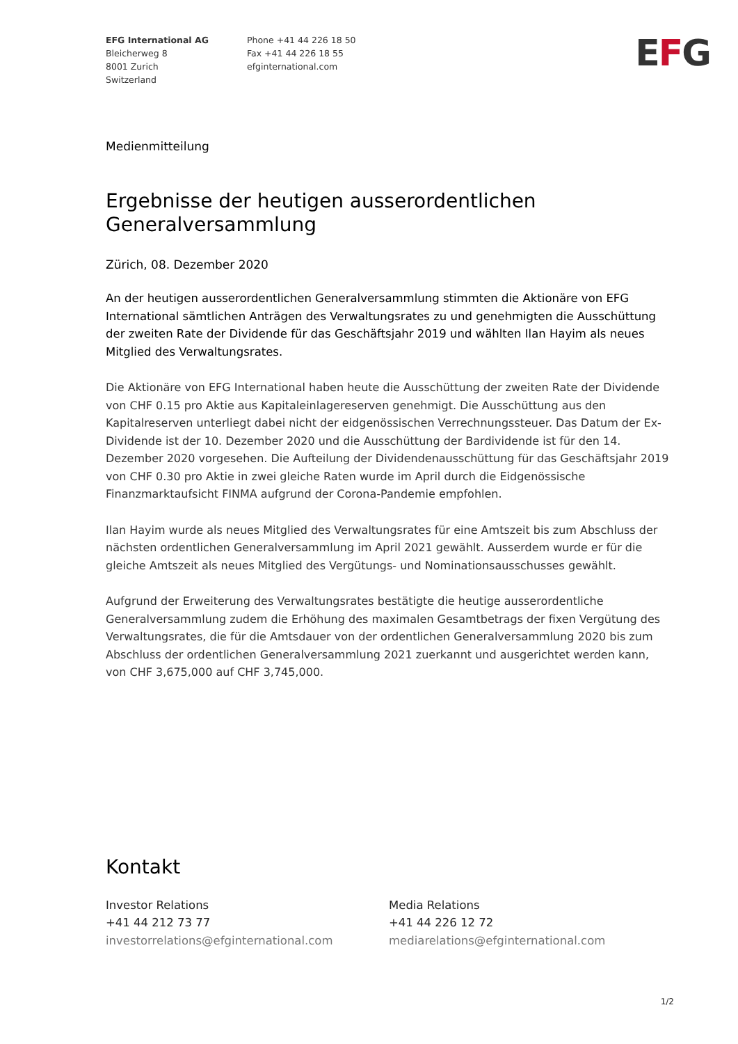EFG International AG
Bleicherweg 8
8001 Zurich
Switzerland
Phone +41 44 226 18 50
Fax +41 44 226 18 55
efginternational.com
EFG
Medienmitteilung
Ergebnisse der heutigen ausserordentlichen Generalversammlung
Zürich, 08. Dezember 2020
An der heutigen ausserordentlichen Generalversammlung stimmten die Aktionäre von EFG International sämtlichen Anträgen des Verwaltungsrates zu und genehmigten die Ausschüttung der zweiten Rate der Dividende für das Geschäftsjahr 2019 und wählten Ilan Hayim als neues Mitglied des Verwaltungsrates.
Die Aktionäre von EFG International haben heute die Ausschüttung der zweiten Rate der Dividende von CHF 0.15 pro Aktie aus Kapitaleinlagereserven genehmigt. Die Ausschüttung aus den Kapitalreserven unterliegt dabei nicht der eidgenössischen Verrechnungssteuer. Das Datum der Ex-Dividende ist der 10. Dezember 2020 und die Ausschüttung der Bardividende ist für den 14. Dezember 2020 vorgesehen. Die Aufteilung der Dividendenausschüttung für das Geschäftsjahr 2019 von CHF 0.30 pro Aktie in zwei gleiche Raten wurde im April durch die Eidgenössische Finanzmarktaufsicht FINMA aufgrund der Corona-Pandemie empfohlen.
Ilan Hayim wurde als neues Mitglied des Verwaltungsrates für eine Amtszeit bis zum Abschluss der nächsten ordentlichen Generalversammlung im April 2021 gewählt. Ausserdem wurde er für die gleiche Amtszeit als neues Mitglied des Vergütungs- und Nominationsausschusses gewählt.
Aufgrund der Erweiterung des Verwaltungsrates bestätigte die heutige ausserordentliche Generalversammlung zudem die Erhöhung des maximalen Gesamtbetrags der fixen Vergütung des Verwaltungsrates, die für die Amtsdauer von der ordentlichen Generalversammlung 2020 bis zum Abschluss der ordentlichen Generalversammlung 2021 zuerkannt und ausgerichtet werden kann, von CHF 3,675,000 auf CHF 3,745,000.
Kontakt
Investor Relations
+41 44 212 73 77
investorrelations@efginternational.com
Media Relations
+41 44 226 12 72
mediarelations@efginternational.com
1/2